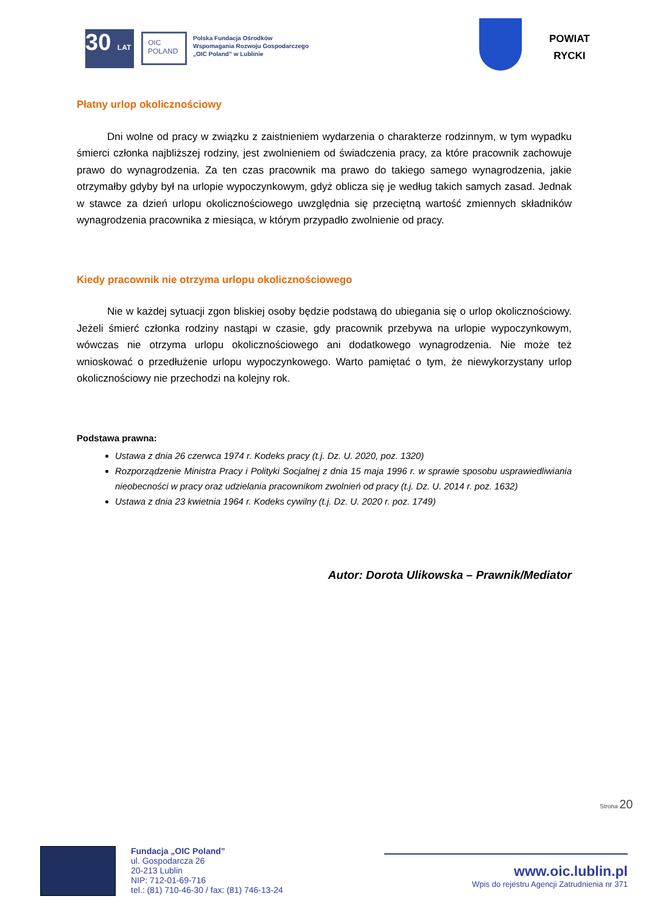30 LAT
OIC POLAND
Polska Fundacja Ośrodków
Wspomagania Rozwoju Gospodarczego
„OIC Poland” w Lublinie
POWIAT
RYCKI
Płatny urlop okolicznościowy
Dni wolne od pracy w związku z zaistnieniem wydarzenia o charakterze rodzinnym, w tym wypadku śmierci członka najbliższej rodziny, jest zwolnieniem od świadczenia pracy, za które pracownik zachowuje prawo do wynagrodzenia. Za ten czas pracownik ma prawo do takiego samego wynagrodzenia, jakie otrzymałby gdyby był na urlopie wypoczynkowym, gdyż oblicza się je według takich samych zasad. Jednak w stawce za dzień urlopu okolicznościowego uwzględnia się przeciętną wartość zmiennych składników wynagrodzenia pracownika z miesiąca, w którym przypadło zwolnienie od pracy.
Kiedy pracownik nie otrzyma urlopu okolicznościowego
Nie w każdej sytuacji zgon bliskiej osoby będzie podstawą do ubiegania się o urlop okolicznościowy. Jeżeli śmierć członka rodziny nastąpi w czasie, gdy pracownik przebywa na urlopie wypoczynkowym, wówczas nie otrzyma urlopu okolicznościowego ani dodatkowego wynagrodzenia. Nie może też wnioskować o przedłużenie urlopu wypoczynkowego. Warto pamiętać o tym, że niewykorzystany urlop okolicznościowy nie przechodzi na kolejny rok.
Podstawa prawna:
Ustawa z dnia 26 czerwca 1974 r. Kodeks pracy (t.j. Dz. U. 2020, poz. 1320)
Rozporządzenie Ministra Pracy i Polityki Socjalnej z dnia 15 maja 1996 r. w sprawie sposobu usprawiedliwiania nieobecności w pracy oraz udzielania pracownikom zwolnień od pracy (t.j. Dz. U. 2014 r. poz. 1632)
Ustawa z dnia 23 kwietnia 1964 r. Kodeks cywilny (t.j. Dz. U. 2020 r. poz. 1749)
Autor: Dorota Ulikowska – Prawnik/Mediator
Strona 20
Fundacja „OIC Poland”
ul. Gospodarcza 26
20-213 Lublin
NIP: 712-01-69-716
tel.: (81) 710-46-30 / fax: (81) 746-13-24
www.oic.lublin.pl
Wpis do rejestru Agencji Zatrudnienia nr 371